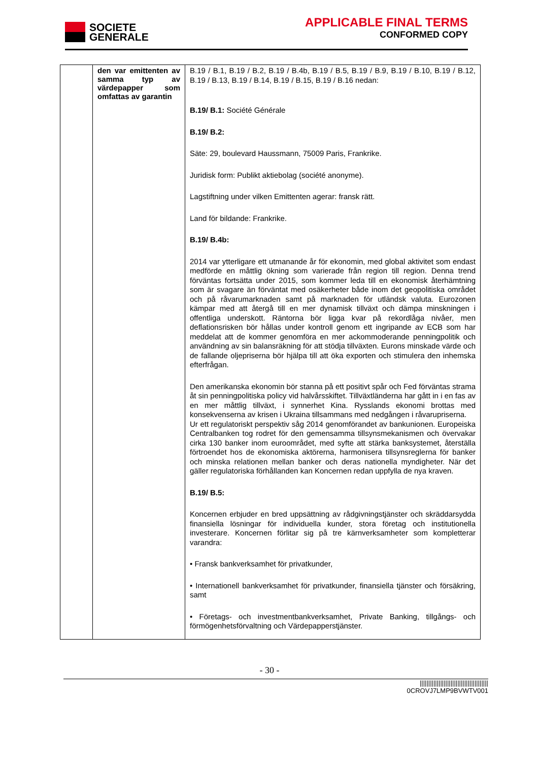SOCIETE
GENERALE
APPLICABLE FINAL TERMS
CONFORMED COPY
| | den var emittenten av samma typ av värdepapper som omfattas av garantin | B.19 / B.1, B.19 / B.2, B.19 / B.4b, B.19 / B.5, B.19 / B.9, B.19 / B.10, B.19 / B.12, B.19 / B.13, B.19 / B.14, B.19 / B.15, B.19 / B.16 nedan: B.19/ B.1: Société Générale B.19/ B.2: Säte: 29, boulevard Haussmann, 75009 Paris, Frankrike. Juridisk form: Publikt aktiebolag (société anonyme). Lagstiftning under vilken Emittenten agerar: fransk rätt. Land för bildande: Frankrike. B.19/ B.4b: 2014 var ytterligare ett utmanande år för ekonomin, med global aktivitet som endast medförde en måttlig ökning som varierade från region till region. Denna trend förväntas fortsätta under 2015, som kommer leda till en ekonomisk återhämtning som är svagare än förväntat med osäkerheter både inom det geopolitiska området och på råvarumarknaden samt på marknaden för utländsk valuta. Eurozonen kämpar med att återgå till en mer dynamisk tillväxt och dämpa minskningen i offentliga underskott. Räntorna bör ligga kvar på rekordlåga nivåer, men deflationsrisken bör hållas under kontroll genom ett ingripande av ECB som har meddelat att de kommer genomföra en mer ackommoderande penningpolitik och användning av sin balansräkning för att stödja tillväxten. Eurons minskade värde och de fallande oljepriserna bör hjälpa till att öka exporten och stimulera den inhemska efterfrågan. Den amerikanska ekonomin bör stanna på ett positivt spår och Fed förväntas strama åt sin penningpolitiska policy vid halvårsskiftet. Tillväxtländerna har gått in i en fas av en mer måttlig tillväxt, i synnerhet Kina. Rysslands ekonomi brottas med konsekvenserna av krisen i Ukraina tillsammans med nedgången i råvarupriserna. Ur ett regulatoriskt perspektiv såg 2014 genomförandet av bankunionen. Europeiska Centralbanken tog rodret för den gemensamma tillsynsmekanismen och övervakar cirka 130 banker inom euroområdet, med syfte att stärka banksystemet, återställa förtroendet hos de ekonomiska aktörerna, harmonisera tillsynsreglerna för banker och minska relationen mellan banker och deras nationella myndigheter. När det gäller regulatoriska förhållanden kan Koncernen redan uppfylla de nya kraven. B.19/ B.5: Koncernen erbjuder en bred uppsättning av rådgivningstjänster och skräddarsydda finansiella lösningar för individuella kunder, stora företag och institutionella investerare. Koncernen förlitar sig på tre kärnverksamheter som kompletterar varandra: • Fransk bankverksamhet för privatkunder, • Internationell bankverksamhet för privatkunder, finansiella tjänster och försäkring, samt • Företags- och investmentbankverksamhet, Private Banking, tillgångs- och förmögenhetsförvaltning och Värdepapperstjänster. |
- 30 -
||||||||||||||||||||||||||||||||||||||||
0CROVJ7LMP9BVWTV001